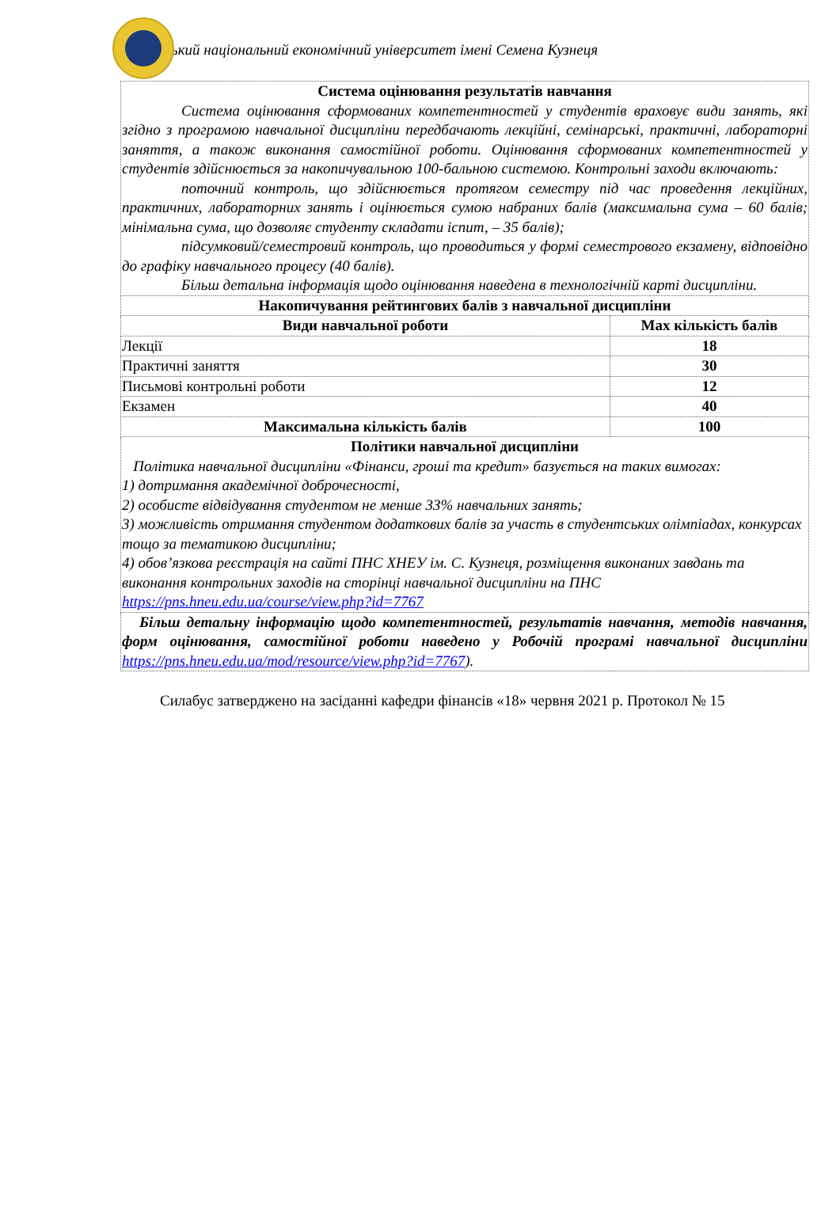ький національний економічний університет імені Семена Кузнеця
| Система оцінювання результатів навчання Система оцінювання сформованих компетентностей у студентів враховує види занять, які згідно з програмою навчальної дисципліни передбачають лекційні, семінарські, практичні, лабораторні заняття, а також виконання самостійної роботи. Оцінювання сформованих компетентностей у студентів здійснюється за накопичувальною 100-бальною системою. Контрольні заходи включають: поточний контроль, що здійснюється протягом семестру під час проведення лекційних, практичних, лабораторних занять і оцінюється сумою набраних балів (максимальна сума – 60 балів; мінімальна сума, що дозволяє студенту складати іспит, – 35 балів); підсумковий/семестровий контроль, що проводиться у формі семестрового екзамену, відповідно до графіку навчального процесу (40 балів). Більш детальна інформація щодо оцінювання наведена в технологічній карті дисципліни. | |
| Накопичування рейтингових балів з навчальної дисципліни | |
| Види навчальної роботи | Max кількість балів |
| Лекції | 18 |
| Практичні заняття | 30 |
| Письмові контрольні роботи | 12 |
| Екзамен | 40 |
| Максимальна кількість балів | 100 |
| Політики навчальної дисципліни Політика навчальної дисципліни «Фінанси, гроші та кредит» базується на таких вимогах: 1) дотримання академічної доброчесності, 2) особисте відвідування студентом не менше 33% навчальних занять; 3) можливість отримання студентом додаткових балів за участь в студентських олімпіадах, конкурсах тощо за тематикою дисципліни; 4) обов’язкова реєстрація на сайті ПНС ХНЕУ ім. С. Кузнеця, розміщення виконаних завдань та виконання контрольних заходів на сторінці навчальної дисципліни на ПНС https://pns.hneu.edu.ua/course/view.php?id=7767 | |
| Більш детальну інформацію щодо компетентностей, результатів навчання, методів навчання, форм оцінювання, самостійної роботи наведено у Робочій програмі навчальної дисципліни https://pns.hneu.edu.ua/mod/resource/view.php?id=7767 ). | |
Силабус затверджено на засіданні кафедри фінансів «18» червня 2021 р. Протокол № 15